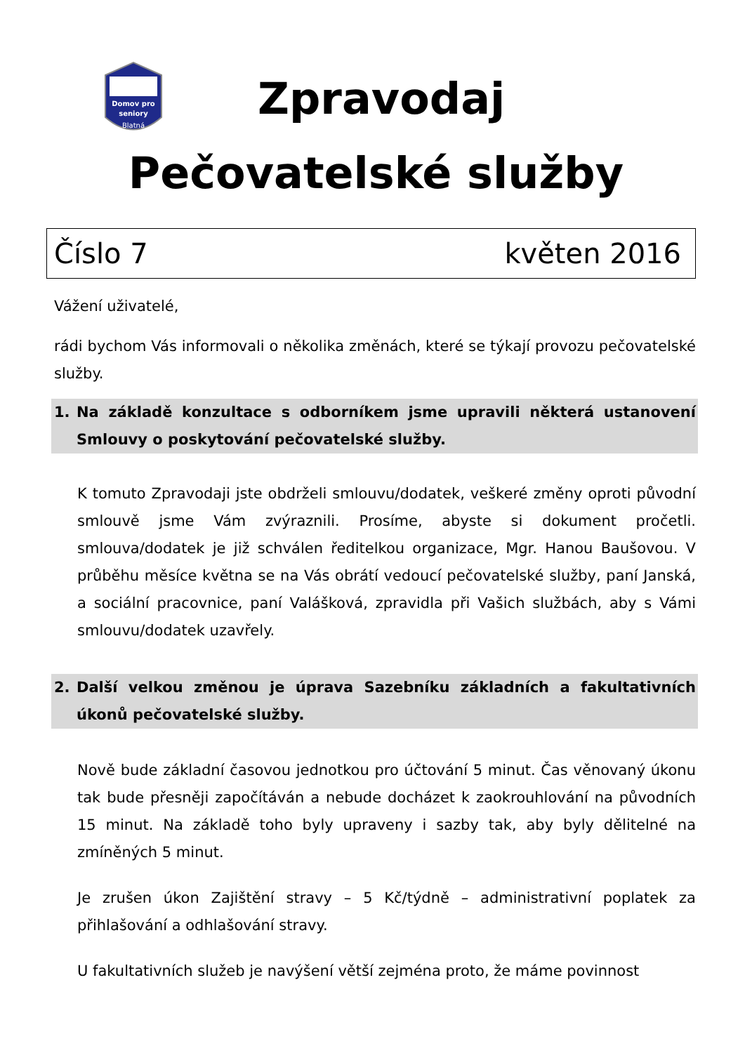Domov pro
seniory
Blatná
Zpravodaj
Pečovatelské služby
Číslo 7 květen 2016
Vážení uživatelé,
rádi bychom Vás informovali o několika změnách, které se týkají provozu pečovatelské služby.
1. Na základě konzultace s odborníkem jsme upravili některá ustanovení Smlouvy o poskytování pečovatelské služby.
K tomuto Zpravodaji jste obdrželi smlouvu/dodatek, veškeré změny oproti původní smlouvě jsme Vám zvýraznili. Prosíme, abyste si dokument pročetli. smlouva/dodatek je již schválen ředitelkou organizace, Mgr. Hanou Baušovou. V průběhu měsíce května se na Vás obrátí vedoucí pečovatelské služby, paní Janská, a sociální pracovnice, paní Valášková, zpravidla při Vašich službách, aby s Vámi smlouvu/dodatek uzavřely.
2. Další velkou změnou je úprava Sazebníku základních a fakultativních úkonů pečovatelské služby.
Nově bude základní časovou jednotkou pro účtování 5 minut. Čas věnovaný úkonu tak bude přesněji započítáván a nebude docházet k zaokrouhlování na původních 15 minut. Na základě toho byly upraveny i sazby tak, aby byly dělitelné na zmíněných 5 minut.
Je zrušen úkon Zajištění stravy – 5 Kč/týdně – administrativní poplatek za přihlašování a odhlašování stravy.
U fakultativních služeb je navýšení větší zejména proto, že máme povinnost